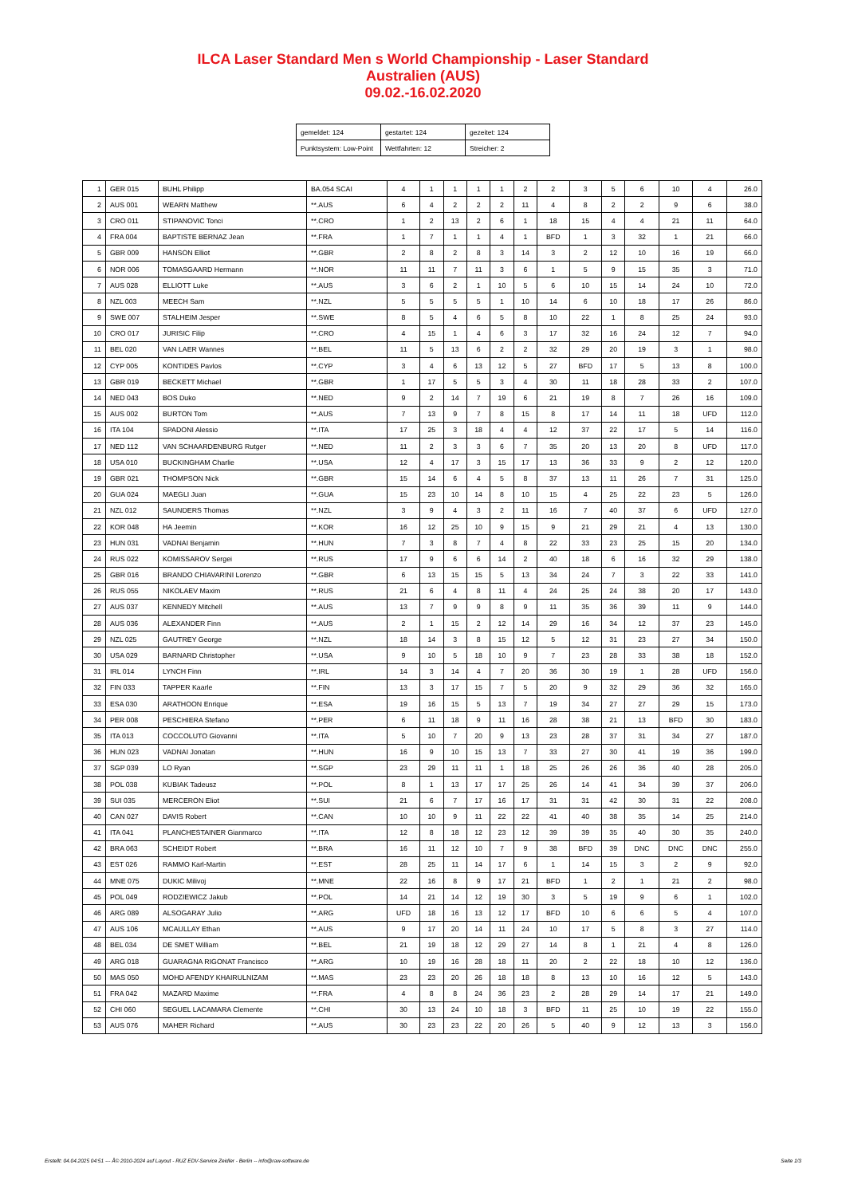ILCA Laser Standard Men s World Championship - Laser Standard
Australien (AUS)
09.02.-16.02.2020
| gemeldet: 124 | gestartet: 124 | gezeitet: 124 |
| Punktsystem: Low-Point | Wettfahrten: 12 | Streicher: 2 |
| 1 | GER 015 | BUHL Philipp | BA.054 SCAI | 4 | 1 | 1 | 1 | 1 | 2 | 2 | 3 | 5 | 6 | 10 | 4 | 26.0 |
| 2 | AUS 001 | WEARN Matthew | **.AUS | 6 | 4 | 2 | 2 | 2 | 11 | 4 | 8 | 2 | 2 | 9 | 6 | 38.0 |
| 3 | CRO 011 | STIPANOVIC Tonci | **.CRO | 1 | 2 | 13 | 2 | 6 | 1 | 18 | 15 | 4 | 4 | 21 | 11 | 64.0 |
| 4 | FRA 004 | BAPTISTE BERNAZ Jean | **.FRA | 1 | 7 | 1 | 1 | 4 | 1 | BFD | 1 | 3 | 32 | 1 | 21 | 66.0 |
| 5 | GBR 009 | HANSON Elliot | **.GBR | 2 | 8 | 2 | 8 | 3 | 14 | 3 | 2 | 12 | 10 | 16 | 19 | 66.0 |
| 6 | NOR 006 | TOMASGAARD Hermann | **.NOR | 11 | 11 | 7 | 11 | 3 | 6 | 1 | 5 | 9 | 15 | 35 | 3 | 71.0 |
| 7 | AUS 028 | ELLIOTT Luke | **.AUS | 3 | 6 | 2 | 1 | 10 | 5 | 6 | 10 | 15 | 14 | 24 | 10 | 72.0 |
| 8 | NZL 003 | MEECH Sam | **.NZL | 5 | 5 | 5 | 5 | 1 | 10 | 14 | 6 | 10 | 18 | 17 | 26 | 86.0 |
| 9 | SWE 007 | STALHEIM Jesper | **.SWE | 8 | 5 | 4 | 6 | 5 | 8 | 10 | 22 | 1 | 8 | 25 | 24 | 93.0 |
| 10 | CRO 017 | JURISIC Filip | **.CRO | 4 | 15 | 1 | 4 | 6 | 3 | 17 | 32 | 16 | 24 | 12 | 7 | 94.0 |
| 11 | BEL 020 | VAN LAER Wannes | **.BEL | 11 | 5 | 13 | 6 | 2 | 2 | 32 | 29 | 20 | 19 | 3 | 1 | 98.0 |
| 12 | CYP 005 | KONTIDES Pavlos | **.CYP | 3 | 4 | 6 | 13 | 12 | 5 | 27 | BFD | 17 | 5 | 13 | 8 | 100.0 |
| 13 | GBR 019 | BECKETT Michael | **.GBR | 1 | 17 | 5 | 5 | 3 | 4 | 30 | 11 | 18 | 28 | 33 | 2 | 107.0 |
| 14 | NED 043 | BOS Duko | **.NED | 9 | 2 | 14 | 7 | 19 | 6 | 21 | 19 | 8 | 7 | 26 | 16 | 109.0 |
| 15 | AUS 002 | BURTON Tom | **.AUS | 7 | 13 | 9 | 7 | 8 | 15 | 8 | 17 | 14 | 11 | 18 | UFD | 112.0 |
| 16 | ITA 104 | SPADONI Alessio | **.ITA | 17 | 25 | 3 | 18 | 4 | 4 | 12 | 37 | 22 | 17 | 5 | 14 | 116.0 |
| 17 | NED 112 | VAN SCHAARDENBURG Rutger | **.NED | 11 | 2 | 3 | 3 | 6 | 7 | 35 | 20 | 13 | 20 | 8 | UFD | 117.0 |
| 18 | USA 010 | BUCKINGHAM Charlie | **.USA | 12 | 4 | 17 | 3 | 15 | 17 | 13 | 36 | 33 | 9 | 2 | 12 | 120.0 |
| 19 | GBR 021 | THOMPSON Nick | **.GBR | 15 | 14 | 6 | 4 | 5 | 8 | 37 | 13 | 11 | 26 | 7 | 31 | 125.0 |
| 20 | GUA 024 | MAEGLI Juan | **.GUA | 15 | 23 | 10 | 14 | 8 | 10 | 15 | 4 | 25 | 22 | 23 | 5 | 126.0 |
| 21 | NZL 012 | SAUNDERS Thomas | **.NZL | 3 | 9 | 4 | 3 | 2 | 11 | 16 | 7 | 40 | 37 | 6 | UFD | 127.0 |
| 22 | KOR 048 | HA Jeemin | **.KOR | 16 | 12 | 25 | 10 | 9 | 15 | 9 | 21 | 29 | 21 | 4 | 13 | 130.0 |
| 23 | HUN 031 | VADNAI Benjamin | **.HUN | 7 | 3 | 8 | 7 | 4 | 8 | 22 | 33 | 23 | 25 | 15 | 20 | 134.0 |
| 24 | RUS 022 | KOMISSAROV Sergei | **.RUS | 17 | 9 | 6 | 6 | 14 | 2 | 40 | 18 | 6 | 16 | 32 | 29 | 138.0 |
| 25 | GBR 016 | BRANDO CHIAVARINI Lorenzo | **.GBR | 6 | 13 | 15 | 15 | 5 | 13 | 34 | 24 | 7 | 3 | 22 | 33 | 141.0 |
| 26 | RUS 055 | NIKOLAEV Maxim | **.RUS | 21 | 6 | 4 | 8 | 11 | 4 | 24 | 25 | 24 | 38 | 20 | 17 | 143.0 |
| 27 | AUS 037 | KENNEDY Mitchell | **.AUS | 13 | 7 | 9 | 9 | 8 | 9 | 11 | 35 | 36 | 39 | 11 | 9 | 144.0 |
| 28 | AUS 036 | ALEXANDER Finn | **.AUS | 2 | 1 | 15 | 2 | 12 | 14 | 29 | 16 | 34 | 12 | 37 | 23 | 145.0 |
| 29 | NZL 025 | GAUTREY George | **.NZL | 18 | 14 | 3 | 8 | 15 | 12 | 5 | 12 | 31 | 23 | 27 | 34 | 150.0 |
| 30 | USA 029 | BARNARD Christopher | **.USA | 9 | 10 | 5 | 18 | 10 | 9 | 7 | 23 | 28 | 33 | 38 | 18 | 152.0 |
| 31 | IRL 014 | LYNCH Finn | **.IRL | 14 | 3 | 14 | 4 | 7 | 20 | 36 | 30 | 19 | 1 | 28 | UFD | 156.0 |
| 32 | FIN 033 | TAPPER Kaarle | **.FIN | 13 | 3 | 17 | 15 | 7 | 5 | 20 | 9 | 32 | 29 | 36 | 32 | 165.0 |
| 33 | ESA 030 | ARATHOON Enrique | **.ESA | 19 | 16 | 15 | 5 | 13 | 7 | 19 | 34 | 27 | 27 | 29 | 15 | 173.0 |
| 34 | PER 008 | PESCHIERA Stefano | **.PER | 6 | 11 | 18 | 9 | 11 | 16 | 28 | 38 | 21 | 13 | BFD | 30 | 183.0 |
| 35 | ITA 013 | COCCOLUTO Giovanni | **.ITA | 5 | 10 | 7 | 20 | 9 | 13 | 23 | 28 | 37 | 31 | 34 | 27 | 187.0 |
| 36 | HUN 023 | VADNAI Jonatan | **.HUN | 16 | 9 | 10 | 15 | 13 | 7 | 33 | 27 | 30 | 41 | 19 | 36 | 199.0 |
| 37 | SGP 039 | LO Ryan | **.SGP | 23 | 29 | 11 | 11 | 1 | 18 | 25 | 26 | 26 | 36 | 40 | 28 | 205.0 |
| 38 | POL 038 | KUBIAK Tadeusz | **.POL | 8 | 1 | 13 | 17 | 17 | 25 | 26 | 14 | 41 | 34 | 39 | 37 | 206.0 |
| 39 | SUI 035 | MERCERON Eliot | **.SUI | 21 | 6 | 7 | 17 | 16 | 17 | 31 | 31 | 42 | 30 | 31 | 22 | 208.0 |
| 40 | CAN 027 | DAVIS Robert | **.CAN | 10 | 10 | 9 | 11 | 22 | 22 | 41 | 40 | 38 | 35 | 14 | 25 | 214.0 |
| 41 | ITA 041 | PLANCHESTAINER Gianmarco | **.ITA | 12 | 8 | 18 | 12 | 23 | 12 | 39 | 39 | 35 | 40 | 30 | 35 | 240.0 |
| 42 | BRA 063 | SCHEIDT Robert | **.BRA | 16 | 11 | 12 | 10 | 7 | 9 | 38 | BFD | 39 | DNC | DNC | DNC | 255.0 |
| 43 | EST 026 | RAMMO Karl-Martin | **.EST | 28 | 25 | 11 | 14 | 17 | 6 | 1 | 14 | 15 | 3 | 2 | 9 | 92.0 |
| 44 | MNE 075 | DUKIC Milivoj | **.MNE | 22 | 16 | 8 | 9 | 17 | 21 | BFD | 1 | 2 | 1 | 21 | 2 | 98.0 |
| 45 | POL 049 | RODZIEWICZ Jakub | **.POL | 14 | 21 | 14 | 12 | 19 | 30 | 3 | 5 | 19 | 9 | 6 | 1 | 102.0 |
| 46 | ARG 089 | ALSOGARAY Julio | **.ARG | UFD | 18 | 16 | 13 | 12 | 17 | BFD | 10 | 6 | 6 | 5 | 4 | 107.0 |
| 47 | AUS 106 | MCAULLAY Ethan | **.AUS | 9 | 17 | 20 | 14 | 11 | 24 | 10 | 17 | 5 | 8 | 3 | 27 | 114.0 |
| 48 | BEL 034 | DE SMET William | **.BEL | 21 | 19 | 18 | 12 | 29 | 27 | 14 | 8 | 1 | 21 | 4 | 8 | 126.0 |
| 49 | ARG 018 | GUARAGNA RIGONAT Francisco | **.ARG | 10 | 19 | 16 | 28 | 18 | 11 | 20 | 2 | 22 | 18 | 10 | 12 | 136.0 |
| 50 | MAS 050 | MOHD AFENDY KHAIRULNIZAM | **.MAS | 23 | 23 | 20 | 26 | 18 | 18 | 8 | 13 | 10 | 16 | 12 | 5 | 143.0 |
| 51 | FRA 042 | MAZARD Maxime | **.FRA | 4 | 8 | 8 | 24 | 36 | 23 | 2 | 28 | 29 | 14 | 17 | 21 | 149.0 |
| 52 | CHI 060 | SEGUEL LACAMARA Clemente | **.CHI | 30 | 13 | 24 | 10 | 18 | 3 | BFD | 11 | 25 | 10 | 19 | 22 | 155.0 |
| 53 | AUS 076 | MAHER Richard | **.AUS | 30 | 23 | 23 | 22 | 20 | 26 | 5 | 40 | 9 | 12 | 13 | 3 | 156.0 |
Erstellt: 04.04.2025 04:51 --- Â© 2010-2024 auf Layout - RUZ EDV-Service Zeidler - Berlin -- info@raw-software.de Seite 1/3